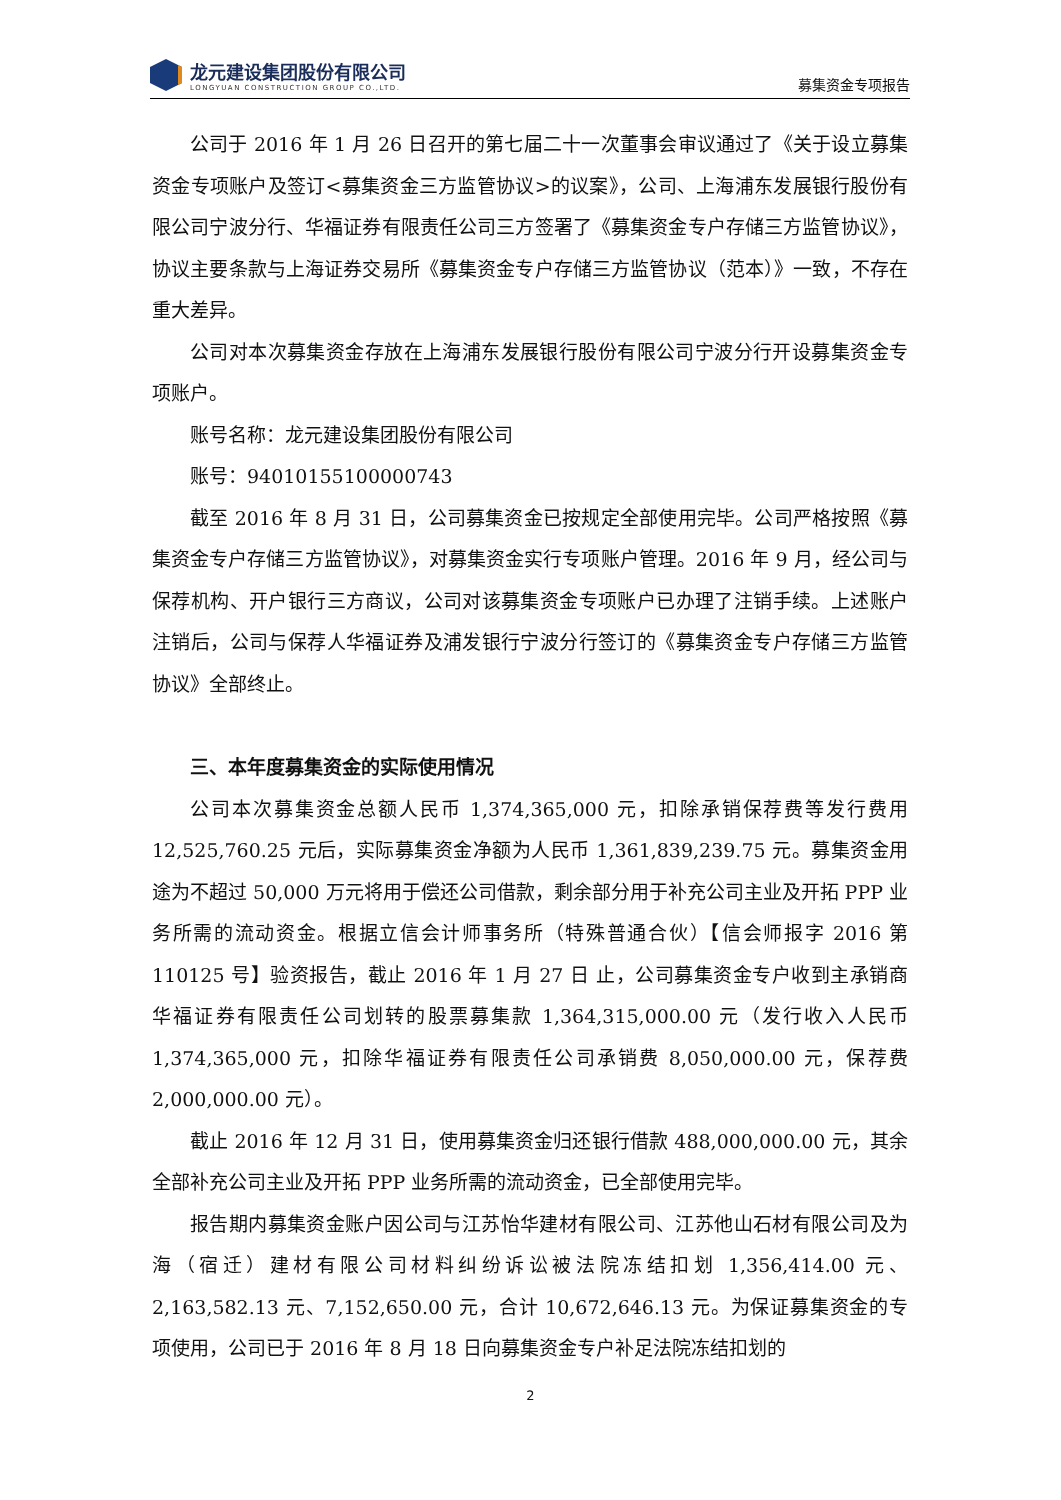龙元建设集团股份有限公司
LONGYUAN CONSTRUCTION GROUP CO.,LTD.
募集资金专项报告
公司于 2016 年 1 月 26 日召开的第七届二十一次董事会审议通过了《关于设立募集资金专项账户及签订<募集资金三方监管协议>的议案》，公司、上海浦东发展银行股份有限公司宁波分行、华福证券有限责任公司三方签署了《募集资金专户存储三方监管协议》，协议主要条款与上海证券交易所《募集资金专户存储三方监管协议（范本）》一致，不存在重大差异。
公司对本次募集资金存放在上海浦东发展银行股份有限公司宁波分行开设募集资金专项账户。
账号名称：龙元建设集团股份有限公司
账号：94010155100000743
截至 2016 年 8 月 31 日，公司募集资金已按规定全部使用完毕。公司严格按照《募集资金专户存储三方监管协议》，对募集资金实行专项账户管理。2016 年 9 月，经公司与保荐机构、开户银行三方商议，公司对该募集资金专项账户已办理了注销手续。上述账户注销后，公司与保荐人华福证券及浦发银行宁波分行签订的《募集资金专户存储三方监管协议》全部终止。
三、本年度募集资金的实际使用情况
公司本次募集资金总额人民币 1,374,365,000 元，扣除承销保荐费等发行费用 12,525,760.25 元后，实际募集资金净额为人民币 1,361,839,239.75 元。募集资金用途为不超过 50,000 万元将用于偿还公司借款，剩余部分用于补充公司主业及开拓 PPP 业务所需的流动资金。根据立信会计师事务所（特殊普通合伙）【信会师报字 2016 第 110125 号】验资报告，截止 2016 年 1 月 27 日 止，公司募集资金专户收到主承销商华福证券有限责任公司划转的股票募集款 1,364,315,000.00 元（发行收入人民币 1,374,365,000 元，扣除华福证券有限责任公司承销费 8,050,000.00 元，保荐费 2,000,000.00 元）。
截止 2016 年 12 月 31 日，使用募集资金归还银行借款 488,000,000.00 元，其余全部补充公司主业及开拓 PPP 业务所需的流动资金，已全部使用完毕。
报告期内募集资金账户因公司与江苏怡华建材有限公司、江苏他山石材有限公司及为海（宿迁）建材有限公司材料纠纷诉讼被法院冻结扣划 1,356,414.00 元、2,163,582.13 元、7,152,650.00 元，合计 10,672,646.13 元。为保证募集资金的专项使用，公司已于 2016 年 8 月 18 日向募集资金专户补足法院冻结扣划的
2